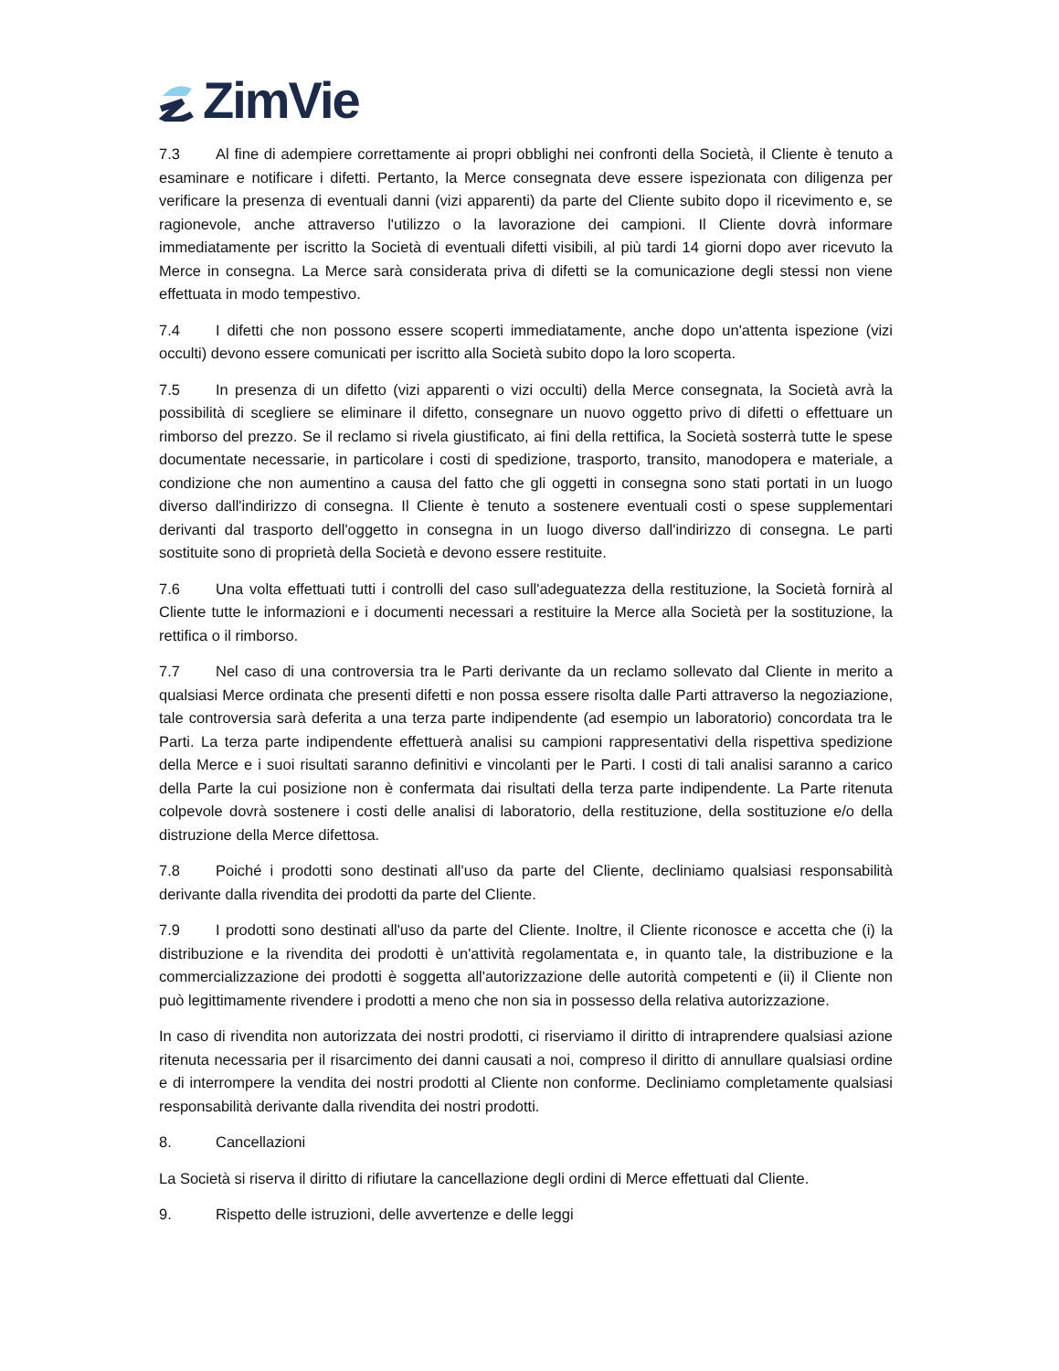ZimVie
7.3 Al fine di adempiere correttamente ai propri obblighi nei confronti della Società, il Cliente è tenuto a esaminare e notificare i difetti. Pertanto, la Merce consegnata deve essere ispezionata con diligenza per verificare la presenza di eventuali danni (vizi apparenti) da parte del Cliente subito dopo il ricevimento e, se ragionevole, anche attraverso l'utilizzo o la lavorazione dei campioni. Il Cliente dovrà informare immediatamente per iscritto la Società di eventuali difetti visibili, al più tardi 14 giorni dopo aver ricevuto la Merce in consegna. La Merce sarà considerata priva di difetti se la comunicazione degli stessi non viene effettuata in modo tempestivo.
7.4 I difetti che non possono essere scoperti immediatamente, anche dopo un'attenta ispezione (vizi occulti) devono essere comunicati per iscritto alla Società subito dopo la loro scoperta.
7.5 In presenza di un difetto (vizi apparenti o vizi occulti) della Merce consegnata, la Società avrà la possibilità di scegliere se eliminare il difetto, consegnare un nuovo oggetto privo di difetti o effettuare un rimborso del prezzo. Se il reclamo si rivela giustificato, ai fini della rettifica, la Società sosterrà tutte le spese documentate necessarie, in particolare i costi di spedizione, trasporto, transito, manodopera e materiale, a condizione che non aumentino a causa del fatto che gli oggetti in consegna sono stati portati in un luogo diverso dall'indirizzo di consegna. Il Cliente è tenuto a sostenere eventuali costi o spese supplementari derivanti dal trasporto dell'oggetto in consegna in un luogo diverso dall'indirizzo di consegna. Le parti sostituite sono di proprietà della Società e devono essere restituite.
7.6 Una volta effettuati tutti i controlli del caso sull'adeguatezza della restituzione, la Società fornirà al Cliente tutte le informazioni e i documenti necessari a restituire la Merce alla Società per la sostituzione, la rettifica o il rimborso.
7.7 Nel caso di una controversia tra le Parti derivante da un reclamo sollevato dal Cliente in merito a qualsiasi Merce ordinata che presenti difetti e non possa essere risolta dalle Parti attraverso la negoziazione, tale controversia sarà deferita a una terza parte indipendente (ad esempio un laboratorio) concordata tra le Parti. La terza parte indipendente effettuerà analisi su campioni rappresentativi della rispettiva spedizione della Merce e i suoi risultati saranno definitivi e vincolanti per le Parti. I costi di tali analisi saranno a carico della Parte la cui posizione non è confermata dai risultati della terza parte indipendente. La Parte ritenuta colpevole dovrà sostenere i costi delle analisi di laboratorio, della restituzione, della sostituzione e/o della distruzione della Merce difettosa.
7.8 Poiché i prodotti sono destinati all'uso da parte del Cliente, decliniamo qualsiasi responsabilità derivante dalla rivendita dei prodotti da parte del Cliente.
7.9 I prodotti sono destinati all'uso da parte del Cliente. Inoltre, il Cliente riconosce e accetta che (i) la distribuzione e la rivendita dei prodotti è un'attività regolamentata e, in quanto tale, la distribuzione e la commercializzazione dei prodotti è soggetta all'autorizzazione delle autorità competenti e (ii) il Cliente non può legittimamente rivendere i prodotti a meno che non sia in possesso della relativa autorizzazione.
In caso di rivendita non autorizzata dei nostri prodotti, ci riserviamo il diritto di intraprendere qualsiasi azione ritenuta necessaria per il risarcimento dei danni causati a noi, compreso il diritto di annullare qualsiasi ordine e di interrompere la vendita dei nostri prodotti al Cliente non conforme. Decliniamo completamente qualsiasi responsabilità derivante dalla rivendita dei nostri prodotti.
8. Cancellazioni
La Società si riserva il diritto di rifiutare la cancellazione degli ordini di Merce effettuati dal Cliente.
9. Rispetto delle istruzioni, delle avvertenze e delle leggi